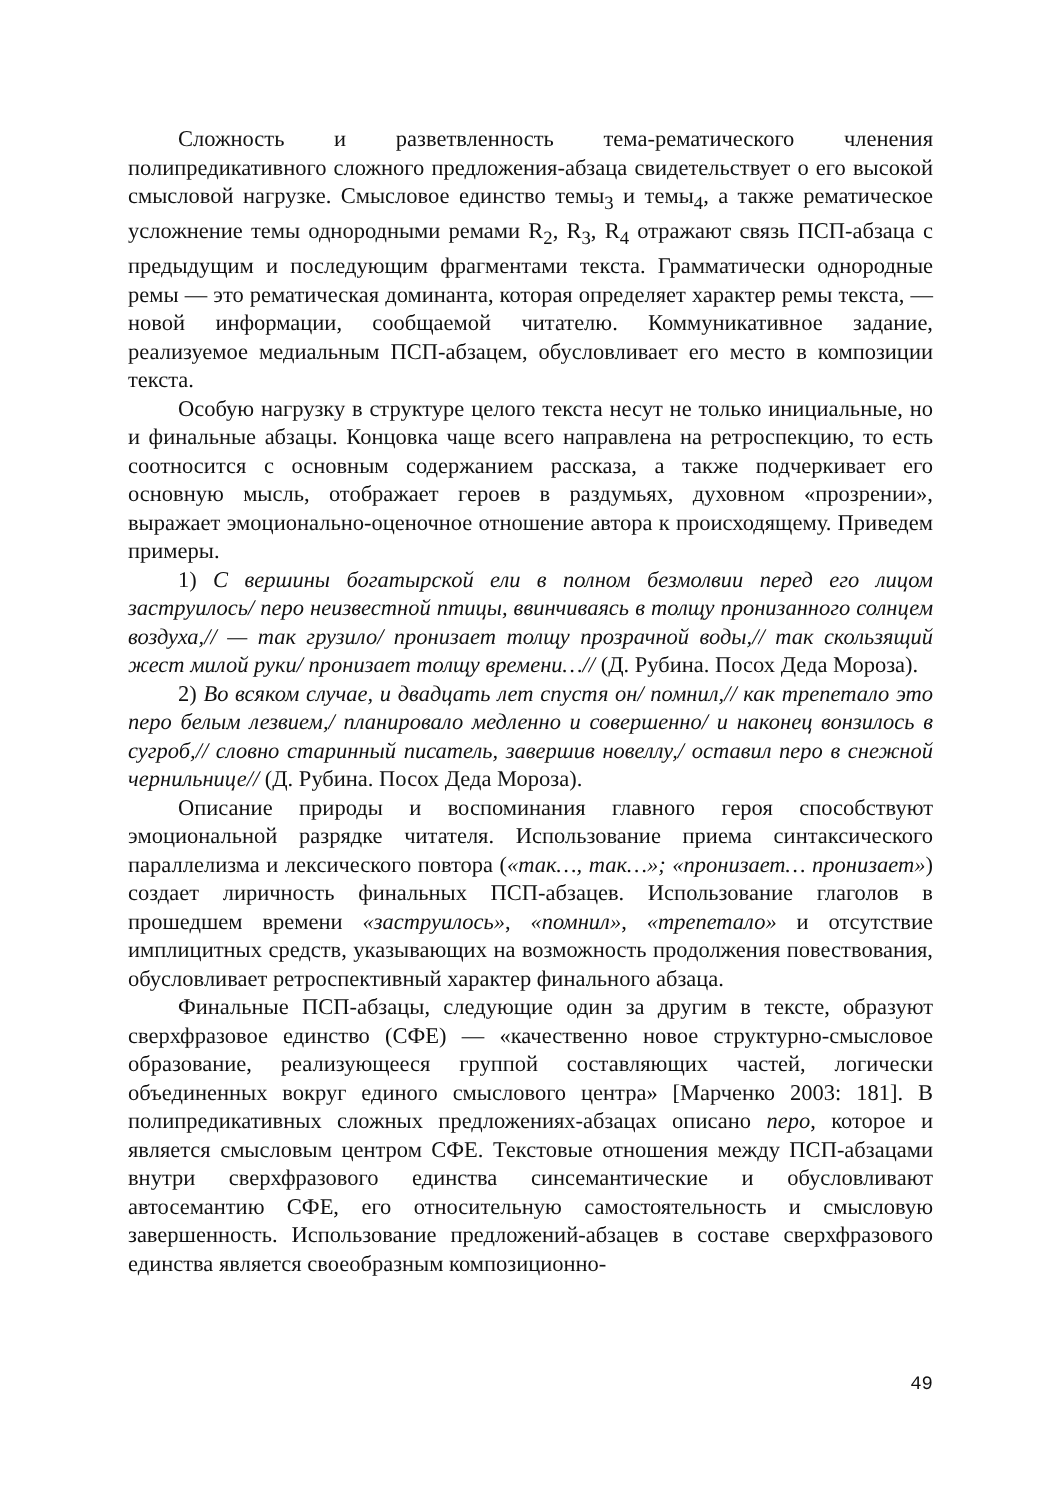Сложность и разветвленность тема-рематического членения полипредикативного сложного предложения-абзаца свидетельствует о его высокой смысловой нагрузке. Смысловое единство темы<sub>3</sub> и темы<sub>4</sub>, а также рематическое усложнение темы однородными ремами R<sub>2</sub>, R<sub>3</sub>, R<sub>4</sub> отражают связь ПСП-абзаца с предыдущим и последующим фрагментами текста. Грамматически однородные ремы — это рематическая доминанта, которая определяет характер ремы текста, — новой информации, сообщаемой читателю. Коммуникативное задание, реализуемое медиальным ПСП-абзацем, обусловливает его место в композиции текста.
Особую нагрузку в структуре целого текста несут не только инициальные, но и финальные абзацы. Концовка чаще всего направлена на ретроспекцию, то есть соотносится с основным содержанием рассказа, а также подчеркивает его основную мысль, отображает героев в раздумьях, духовном «прозрении», выражает эмоционально-оценочное отношение автора к происходящему. Приведем примеры.
1) С вершины богатырской ели в полном безмолвии перед его лицом заструилось/ перо неизвестной птицы, ввинчиваясь в толщу пронизанного солнцем воздуха,// — так грузило/ пронизает толщу прозрачной воды,// так скользящий жест милой руки/ пронизает толщу времени…// (Д. Рубина. Посох Деда Мороза).
2) Во всяком случае, и двадцать лет спустя он/ помнил,// как трепетало это перо белым лезвием,/ планировало медленно и совершенно/ и наконец вонзилось в сугроб,// словно старинный писатель, завершив новеллу,/ оставил перо в снежной чернильнице// (Д. Рубина. Посох Деда Мороза).
Описание природы и воспоминания главного героя способствуют эмоциональной разрядке читателя. Использование приема синтаксического параллелизма и лексического повтора («так…, так…»; «пронизает… пронизает») создает лиричность финальных ПСП-абзацев. Использование глаголов в прошедшем времени «заструилось», «помнил», «трепетало» и отсутствие имплицитных средств, указывающих на возможность продолжения повествования, обусловливает ретроспективный характер финального абзаца.
Финальные ПСП-абзацы, следующие один за другим в тексте, образуют сверхфразовое единство (СФЕ) — «качественно новое структурно-смысловое образование, реализующееся группой составляющих частей, логически объединенных вокруг единого смыслового центра» [Марченко 2003: 181]. В полипредикативных сложных предложениях-абзацах описано перо, которое и является смысловым центром СФЕ. Текстовые отношения между ПСП-абзацами внутри сверхфразового единства синсемантические и обусловливают автосемантию СФЕ, его относительную самостоятельность и смысловую завершенность. Использование предложений-абзацев в составе сверхфразового единства является своеобразным композиционно-
49